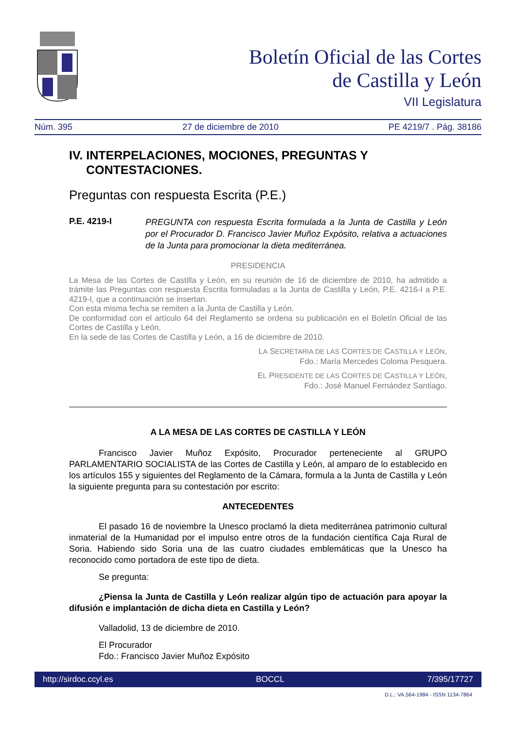Boletín Oficial de las Cortes
de Castilla y León
VII Legislatura
Núm. 395 27 de diciembre de 2010 PE 4219/7 . Pág. 38186
IV. INTERPELACIONES, MOCIONES, PREGUNTAS Y CONTESTACIONES.
Preguntas con respuesta Escrita (P.E.)
P.E. 4219-I PREGUNTA con respuesta Escrita formulada a la Junta de Castilla y León por el Procurador D. Francisco Javier Muñoz Expósito, relativa a actuaciones de la Junta para promocionar la dieta mediterránea.
PRESIDENCIA
La Mesa de las Cortes de Castilla y León, en su reunión de 16 de diciembre de 2010, ha admitido a trámite las Preguntas con respuesta Escrita formuladas a la Junta de Castilla y León, P.E. 4216-I a P.E. 4219-I, que a continuación se insertan.
Con esta misma fecha se remiten a la Junta de Castilla y León.
De conformidad con el artículo 64 del Reglamento se ordena su publicación en el Boletín Oficial de las Cortes de Castilla y León.
En la sede de las Cortes de Castilla y León, a 16 de diciembre de 2010.
LA SECRETARIA DE LAS CORTES DE CASTILLA Y LEÓN,
Fdo.: María Mercedes Coloma Pesquera.
EL PRESIDENTE DE LAS CORTES DE CASTILLA Y LEÓN,
Fdo.: José Manuel Fernández Santiago.
A LA MESA DE LAS CORTES DE CASTILLA Y LEÓN
Francisco Javier Muñoz Expósito, Procurador perteneciente al GRUPO PARLAMENTARIO SOCIALISTA de las Cortes de Castilla y León, al amparo de lo establecido en los artículos 155 y siguientes del Reglamento de la Cámara, formula a la Junta de Castilla y León la siguiente pregunta para su contestación por escrito:
ANTECEDENTES
El pasado 16 de noviembre la Unesco proclamó la dieta mediterránea patrimonio cultural inmaterial de la Humanidad por el impulso entre otros de la fundación científica Caja Rural de Soria. Habiendo sido Soria una de las cuatro ciudades emblemáticas que la Unesco ha reconocido como portadora de este tipo de dieta.
Se pregunta:
¿Piensa la Junta de Castilla y León realizar algún tipo de actuación para apoyar la difusión e implantación de dicha dieta en Castilla y León?
Valladolid, 13 de diciembre de 2010.
El Procurador
Fdo.: Francisco Javier Muñoz Expósito
http://sirdoc.ccyl.es BOCCL 7/395/17727
D.L.: VA.564-1984 - ISSN 1134-7864